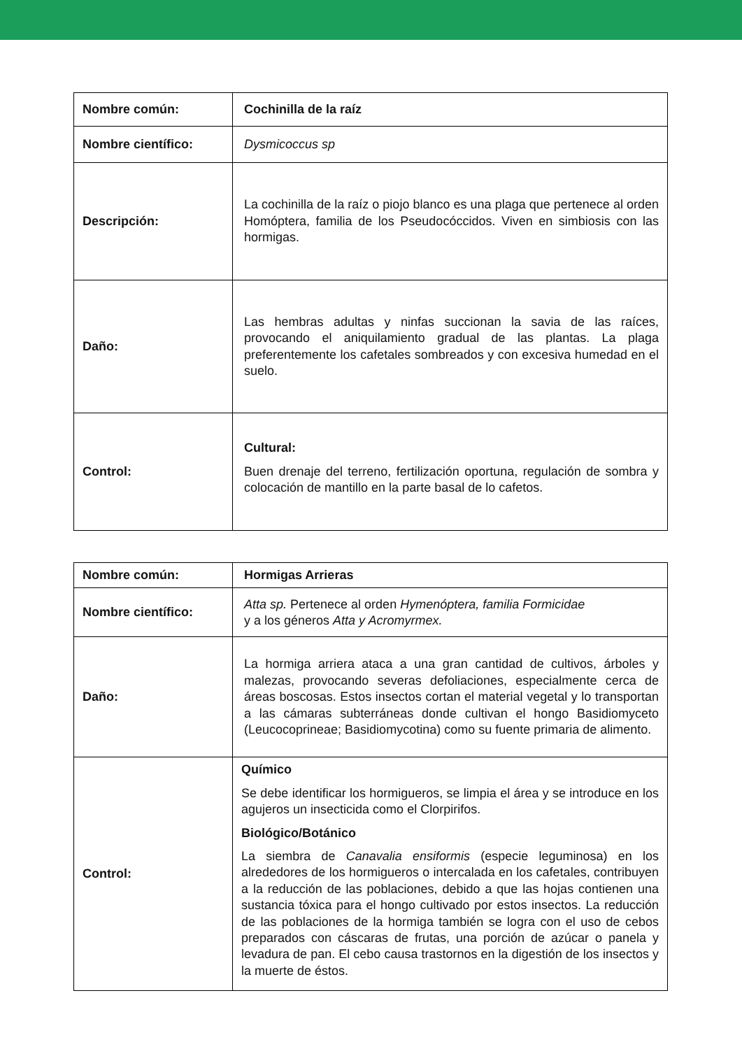| Nombre común: | Cochinilla de la raíz |
| Nombre científico: | Dysmicoccus sp |
| Descripción: | La cochinilla de la raíz o piojo blanco es una plaga que pertenece al orden Homóptera, familia de los Pseudocóccidos. Viven en simbiosis con las hormigas. |
| Daño: | Las hembras adultas y ninfas succionan la savia de las raíces, provocando el aniquilamiento gradual de las plantas. La plaga preferentemente los cafetales sombreados y con excesiva humedad en el suelo. |
| Control: | Cultural: Buen drenaje del terreno, fertilización oportuna, regulación de sombra y colocación de mantillo en la parte basal de lo cafetos. |
| Nombre común: | Hormigas Arrieras |
| Nombre científico: | Atta sp. Pertenece al orden Hymenóptera, familia Formicidae y a los géneros Atta y Acromyrmex. |
| Daño: | La hormiga arriera ataca a una gran cantidad de cultivos, árboles y malezas, provocando severas defoliaciones, especialmente cerca de áreas boscosas. Estos insectos cortan el material vegetal y lo transportan a las cámaras subterráneas donde cultivan el hongo Basidiomyceto (Leucocoprineae; Basidiomycotina) como su fuente primaria de alimento. |
| Control: | Químico Se debe identificar los hormigueros, se limpia el área y se introduce en los agujeros un insecticida como el Clorpirifos. Biológico/Botánico La siembra de Canavalia ensiformis (especie leguminosa) en los alrededores de los hormigueros o intercalada en los cafetales, contribuyen a la reducción de las poblaciones, debido a que las hojas contienen una sustancia tóxica para el hongo cultivado por estos insectos. La reducción de las poblaciones de la hormiga también se logra con el uso de cebos preparados con cáscaras de frutas, una porción de azúcar o panela y levadura de pan. El cebo causa trastornos en la digestión de los insectos y la muerte de éstos. |